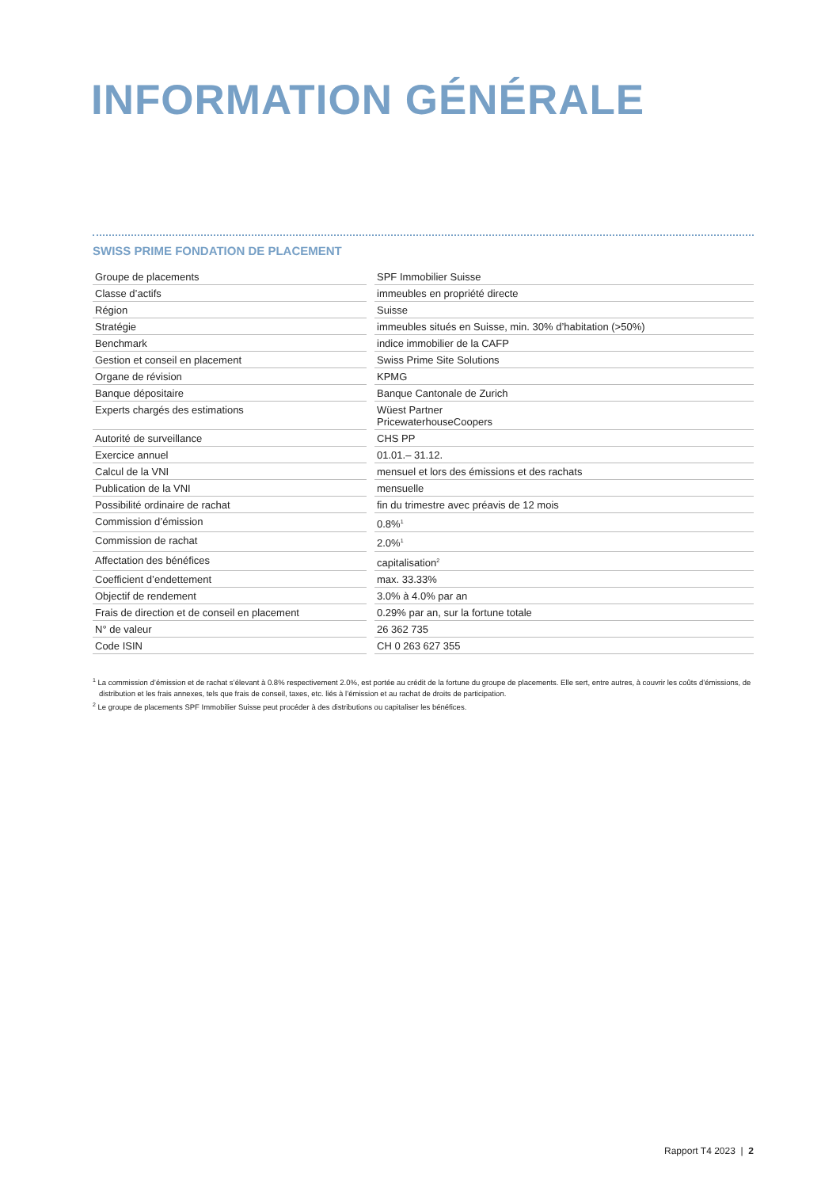INFORMATION GÉNÉRALE
SWISS PRIME FONDATION DE PLACEMENT
| Groupe de placements | SPF Immobilier Suisse |
| Classe d’actifs | immeubles en propriété directe |
| Région | Suisse |
| Stratégie | immeubles situés en Suisse, min. 30% d’habitation (>50%) |
| Benchmark | indice immobilier de la CAFP |
| Gestion et conseil en placement | Swiss Prime Site Solutions |
| Organe de révision | KPMG |
| Banque dépositaire | Banque Cantonale de Zurich |
| Experts chargés des estimations | Wüest Partner PricewaterhouseCoopers |
| Autorité de surveillance | CHS PP |
| Exercice annuel | 01.01.– 31.12. |
| Calcul de la VNI | mensuel et lors des émissions et des rachats |
| Publication de la VNI | mensuelle |
| Possibilité ordinaire de rachat | fin du trimestre avec préavis de 12 mois |
| Commission d’émission | 0.8%<sup>1</sup> |
| Commission de rachat | 2.0%<sup>1</sup> |
| Affectation des bénéfices | capitalisation<sup>2</sup> |
| Coefficient d’endettement | max. 33.33% |
| Objectif de rendement | 3.0% à 4.0% par an |
| Frais de direction et de conseil en placement | 0.29% par an, sur la fortune totale |
| N° de valeur | 26 362 735 |
| Code ISIN | CH 0 263 627 355 |
<sup>1</sup> La commission d’émission et de rachat s’élevant à 0.8% respectivement 2.0%, est portée au crédit de la fortune du groupe de placements. Elle sert, entre autres, à couvrir les coûts d’émissions, de distribution et les frais annexes, tels que frais de conseil, taxes, etc. liés à l’émission et au rachat de droits de participation.
<sup>2</sup> Le groupe de placements SPF Immobilier Suisse peut procéder à des distributions ou capitaliser les bénéfices.
Rapport T4 2023 | 2